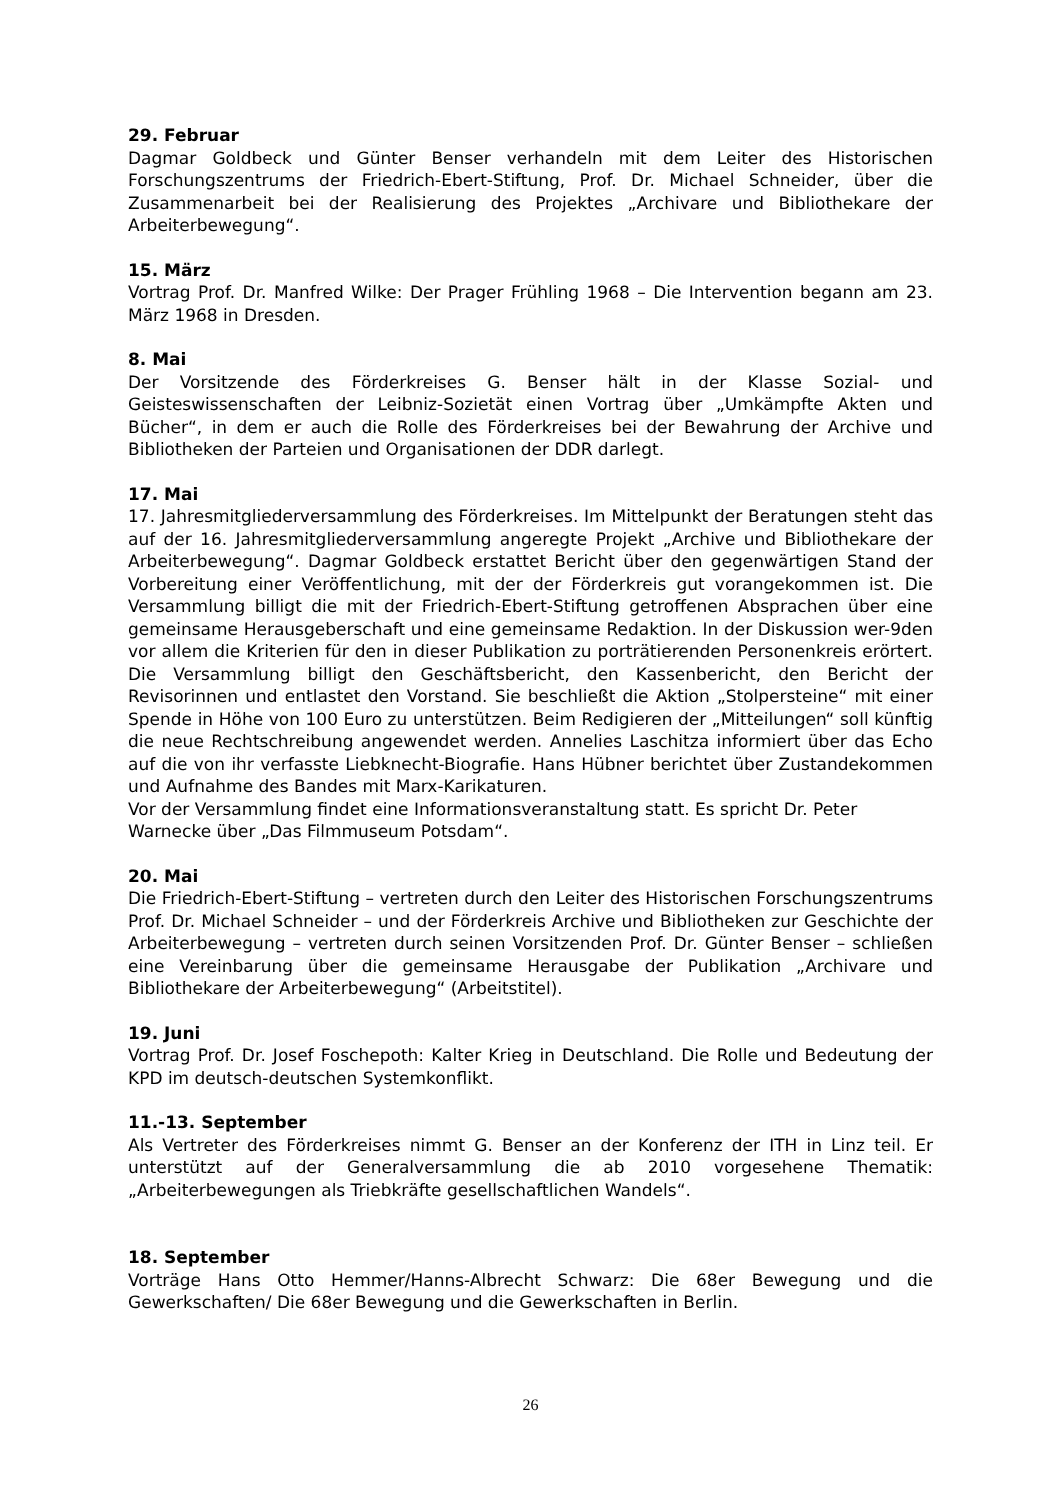29. Februar
Dagmar Goldbeck und Günter Benser verhandeln mit dem Leiter des Historischen Forschungszentrums der Friedrich-Ebert-Stiftung, Prof. Dr. Michael Schneider, über die Zusammenarbeit bei der Realisierung des Projektes „Archivare und Bibliothekare der Arbeiterbewegung“.
15. März
Vortrag Prof. Dr. Manfred Wilke: Der Prager Frühling 1968 – Die Intervention begann am 23. März 1968 in Dresden.
8. Mai
Der Vorsitzende des Förderkreises G. Benser hält in der Klasse Sozial- und Geisteswissenschaften der Leibniz-Sozietät einen Vortrag über „Umkämpfte Akten und Bücher“, in dem er auch die Rolle des Förderkreises bei der Bewahrung der Archive und Bibliotheken der Parteien und Organisationen der DDR darlegt.
17. Mai
17. Jahresmitgliederversammlung des Förderkreises. Im Mittelpunkt der Beratungen steht das auf der 16. Jahresmitgliederversammlung angeregte Projekt „Archive und Bibliothekare der Arbeiterbewegung“. Dagmar Goldbeck erstattet Bericht über den gegenwärtigen Stand der Vorbereitung einer Veröffentlichung, mit der der Förderkreis gut vorangekommen ist. Die Versammlung billigt die mit der Friedrich-Ebert-Stiftung getroffenen Absprachen über eine gemeinsame Herausgeberschaft und eine gemeinsame Redaktion. In der Diskussion wer-9den vor allem die Kriterien für den in dieser Publikation zu porträtierenden Personenkreis erörtert. Die Versammlung billigt den Geschäftsbericht, den Kassenbericht, den Bericht der Revisorinnen und entlastet den Vorstand. Sie beschließt die Aktion „Stolpersteine“ mit einer Spende in Höhe von 100 Euro zu unterstützen. Beim Redigieren der „Mitteilungen“ soll künftig die neue Rechtschreibung angewendet werden. Annelies Laschitza informiert über das Echo auf die von ihr verfasste Liebknecht-Biografie. Hans Hübner berichtet über Zustandekommen und Aufnahme des Bandes mit Marx-Karikaturen.
Vor der Versammlung findet eine Informationsveranstaltung statt. Es spricht Dr. Peter Warnecke über „Das Filmmuseum Potsdam“.
20. Mai
Die Friedrich-Ebert-Stiftung – vertreten durch den Leiter des Historischen Forschungszentrums Prof. Dr. Michael Schneider – und der Förderkreis Archive und Bibliotheken zur Geschichte der Arbeiterbewegung – vertreten durch seinen Vorsitzenden Prof. Dr. Günter Benser – schließen eine Vereinbarung über die gemeinsame Herausgabe der Publikation „Archivare und Bibliothekare der Arbeiterbewegung“ (Arbeitstitel).
19. Juni
Vortrag Prof. Dr. Josef Foschepoth: Kalter Krieg in Deutschland. Die Rolle und Bedeutung der KPD im deutsch-deutschen Systemkonflikt.
11.-13. September
Als Vertreter des Förderkreises nimmt G. Benser an der Konferenz der ITH in Linz teil. Er unterstützt auf der Generalversammlung die ab 2010 vorgesehene Thematik: „Arbeiterbewegungen als Triebkräfte gesellschaftlichen Wandels“.
18. September
Vorträge Hans Otto Hemmer/Hanns-Albrecht Schwarz: Die 68er Bewegung und die Gewerkschaften/ Die 68er Bewegung und die Gewerkschaften in Berlin.
26